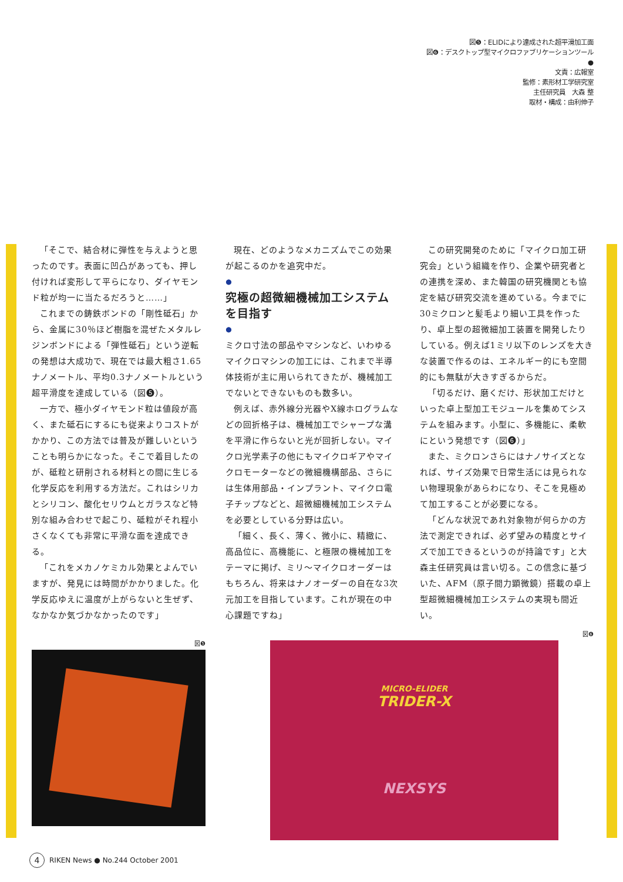図❺：ELIDにより達成された超平滑加工面
図❻：デスクトップ型マイクロファブリケーションツール
●
文責：広報室
監修：素形材工学研究室
主任研究員　大森 整
取材・構成：由利伸子
「そこで、結合材に弾性を与えようと思ったのです。表面に凹凸があっても、押し付ければ変形して平らになり、ダイヤモンド粒が均一に当たるだろうと……」
これまでの鋳鉄ボンドの「剛性砥石」から、金属に30％ほど樹脂を混ぜたメタルレジンボンドによる「弾性砥石」という逆転の発想は大成功で、現在では最大粗さ1.65ナノメートル、平均0.3ナノメートルという超平滑度を達成している（図❺）。
一方で、極小ダイヤモンド粒は値段が高く、また砥石にするにも従来よりコストがかかり、この方法では普及が難しいということも明らかになった。そこで着目したのが、砥粒と研削される材料との間に生じる化学反応を利用する方法だ。これはシリカとシリコン、酸化セリウムとガラスなど特別な組み合わせで起こり、砥粒がそれ程小さくなくても非常に平滑な面を達成できる。
「これをメカノケミカル効果とよんでいますが、発見には時間がかかりました。化学反応ゆえに温度が上がらないと生ぜず、なかなか気づかなかったのです」
現在、どのようなメカニズムでこの効果が起こるのかを追究中だ。
●
究極の超微細機械加工システムを目指す
●
ミクロ寸法の部品やマシンなど、いわゆるマイクロマシンの加工には、これまで半導体技術が主に用いられてきたが、機械加工でないとできないものも数多い。
例えば、赤外線分光器やX線ホログラムなどの回折格子は、機械加工でシャープな溝を平滑に作らないと光が回折しない。マイクロ光学素子の他にもマイクロギアやマイクロモーターなどの微細機構部品、さらには生体用部品・インプラント、マイクロ電子チップなどと、超微細機械加工システムを必要としている分野は広い。
「細く、長く、薄く、微小に、精緻に、高品位に、高機能に、と極限の機械加工をテーマに掲げ、ミリ〜マイクロオーダーはもちろん、将来はナノオーダーの自在な3次元加工を目指しています。これが現在の中心課題ですね」
この研究開発のために「マイクロ加工研究会」という組織を作り、企業や研究者との連携を深め、また韓国の研究機関とも協定を結び研究交流を進めている。今までに30ミクロンと髪毛より細い工具を作ったり、卓上型の超微細加工装置を開発したりしている。例えば1ミリ以下のレンズを大きな装置で作るのは、エネルギー的にも空間的にも無駄が大きすぎるからだ。
「切るだけ、磨くだけ、形状加工だけといった卓上型加工モジュールを集めてシステムを組みます。小型に、多機能に、柔軟にという発想です（図❻）」
また、ミクロンさらにはナノサイズとなれば、サイズ効果で日常生活には見られない物理現象があらわになり、そこを見極めて加工することが必要になる。
「どんな状況であれ対象物が何らかの方法で測定できれば、必ず望みの精度とサイズで加工できるというのが持論です」と大森主任研究員は言い切る。この信念に基づいた、AFM（原子間力顕微鏡）搭載の卓上型超微細機械加工システムの実現も間近い。
図❺
図❻
MICRO-ELIDER
TRIDER-X
NEXSYS
4
RIKEN News ● No.244 October 2001